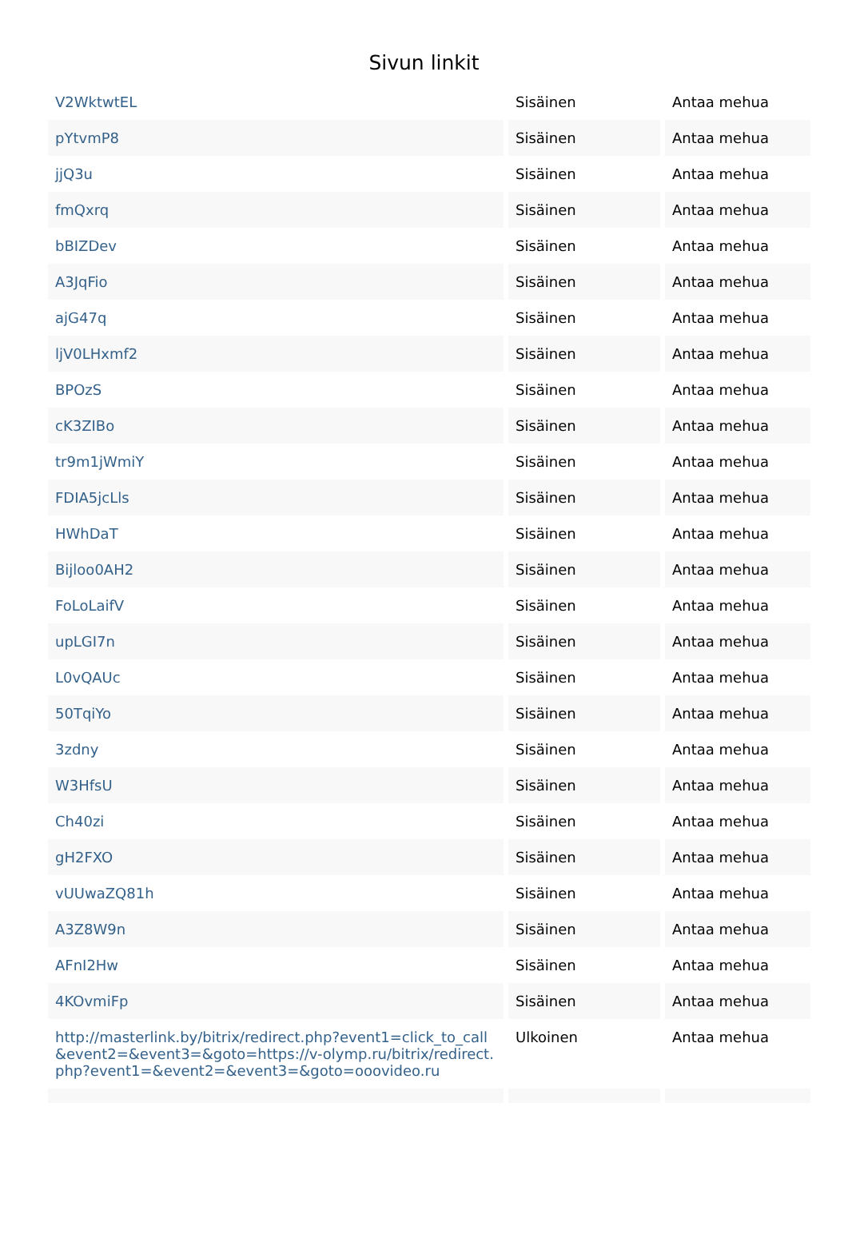Sivun linkit
| V2WktwtEL | Sisäinen | Antaa mehua |
| pYtvmP8 | Sisäinen | Antaa mehua |
| jjQ3u | Sisäinen | Antaa mehua |
| fmQxrq | Sisäinen | Antaa mehua |
| bBIZDev | Sisäinen | Antaa mehua |
| A3JqFio | Sisäinen | Antaa mehua |
| ajG47q | Sisäinen | Antaa mehua |
| ljV0LHxmf2 | Sisäinen | Antaa mehua |
| BPOzS | Sisäinen | Antaa mehua |
| cK3ZIBo | Sisäinen | Antaa mehua |
| tr9m1jWmiY | Sisäinen | Antaa mehua |
| FDIA5jcLls | Sisäinen | Antaa mehua |
| HWhDaT | Sisäinen | Antaa mehua |
| Bijloo0AH2 | Sisäinen | Antaa mehua |
| FoLoLaifV | Sisäinen | Antaa mehua |
| upLGI7n | Sisäinen | Antaa mehua |
| L0vQAUc | Sisäinen | Antaa mehua |
| 50TqiYo | Sisäinen | Antaa mehua |
| 3zdny | Sisäinen | Antaa mehua |
| W3HfsU | Sisäinen | Antaa mehua |
| Ch40zi | Sisäinen | Antaa mehua |
| gH2FXO | Sisäinen | Antaa mehua |
| vUUwaZQ81h | Sisäinen | Antaa mehua |
| A3Z8W9n | Sisäinen | Antaa mehua |
| AFnI2Hw | Sisäinen | Antaa mehua |
| 4KOvmiFp | Sisäinen | Antaa mehua |
| http://masterlink.by/bitrix/redirect.php?event1=click_to_call&event2=&event3=&goto=https://v-olymp.ru/bitrix/redirect.php?event1=&event2=&event3=&goto=ooovideo.ru | Ulkoinen | Antaa mehua |